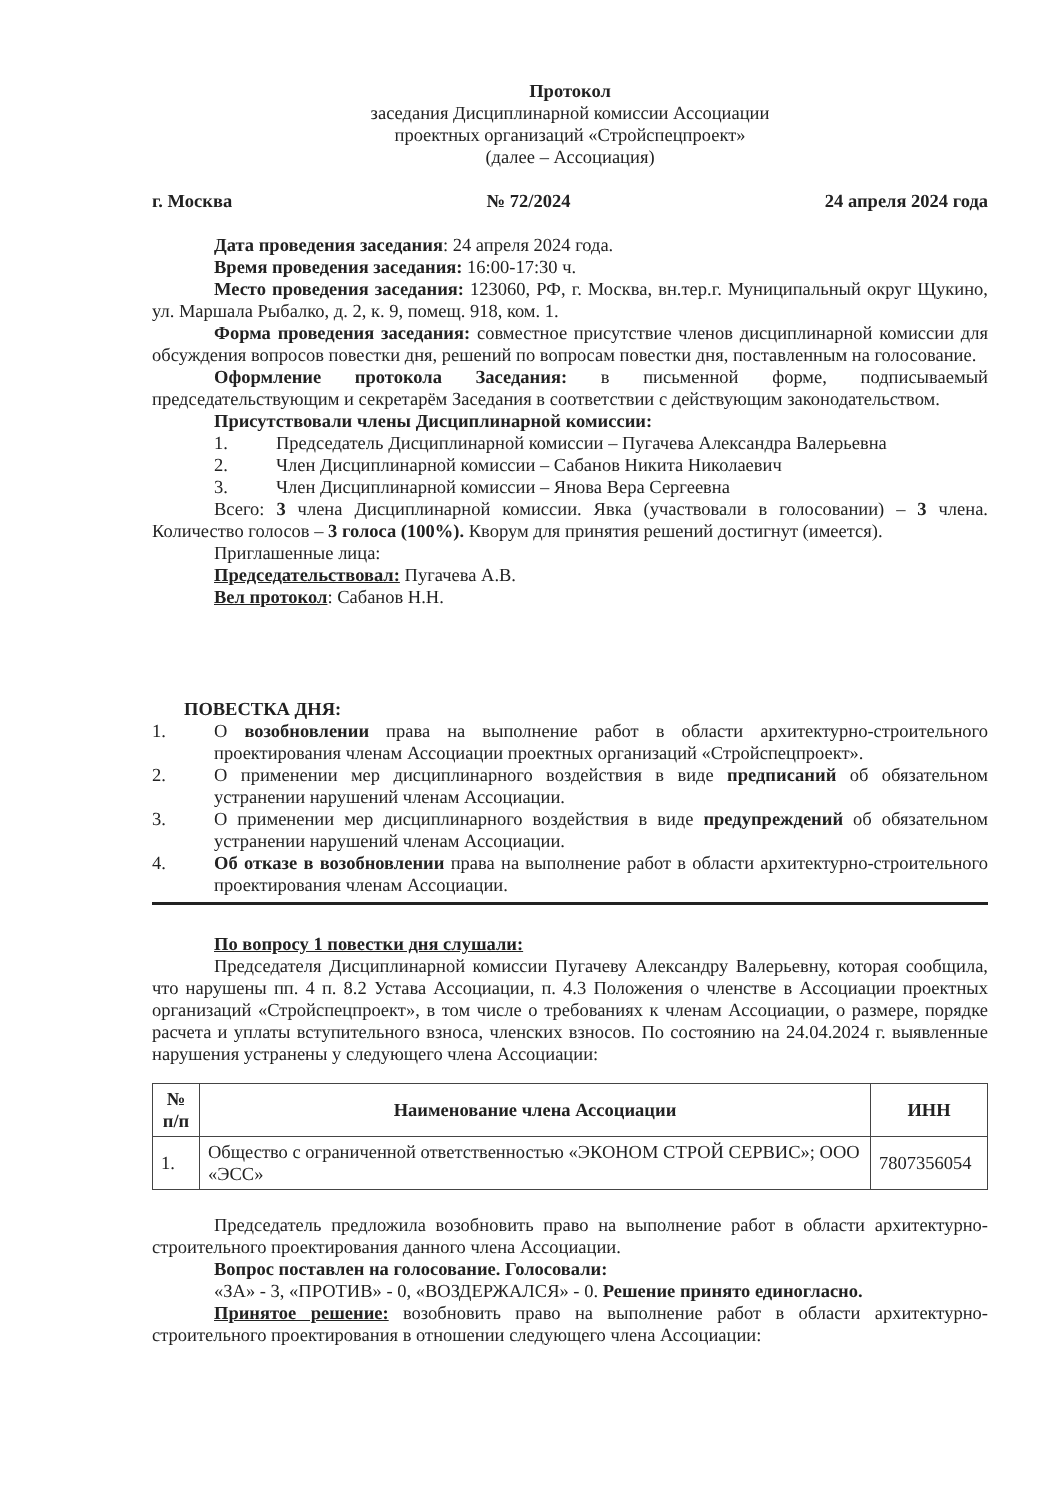Протокол
заседания Дисциплинарной комиссии Ассоциации
проектных организаций «Стройспецпроект»
(далее – Ассоциация)
г. Москва № 72/2024 24 апреля 2024 года
Дата проведения заседания: 24 апреля 2024 года.
Время проведения заседания: 16:00-17:30 ч.
Место проведения заседания: 123060, РФ, г. Москва, вн.тер.г. Муниципальный округ Щукино, ул. Маршала Рыбалко, д. 2, к. 9, помещ. 918, ком. 1.
Форма проведения заседания: совместное присутствие членов дисциплинарной комиссии для обсуждения вопросов повестки дня, решений по вопросам повестки дня, поставленным на голосование.
Оформление протокола Заседания: в письменной форме, подписываемый председательствующим и секретарём Заседания в соответствии с действующим законодательством.
Присутствовали члены Дисциплинарной комиссии:
1. Председатель Дисциплинарной комиссии – Пугачева Александра Валерьевна
2. Член Дисциплинарной комиссии – Сабанов Никита Николаевич
3. Член Дисциплинарной комиссии – Янова Вера Сергеевна
Всего: 3 члена Дисциплинарной комиссии. Явка (участвовали в голосовании) – 3 члена. Количество голосов – 3 голоса (100%). Кворум для принятия решений достигнут (имеется).
Приглашенные лица:
Председательствовал: Пугачева А.В.
Вел протокол: Сабанов Н.Н.
ПОВЕСТКА ДНЯ:
1. О возобновлении права на выполнение работ в области архитектурно-строительного проектирования членам Ассоциации проектных организаций «Стройспецпроект».
2. О применении мер дисциплинарного воздействия в виде предписаний об обязательном устранении нарушений членам Ассоциации.
3. О применении мер дисциплинарного воздействия в виде предупреждений об обязательном устранении нарушений членам Ассоциации.
4. Об отказе в возобновлении права на выполнение работ в области архитектурно-строительного проектирования членам Ассоциации.
По вопросу 1 повестки дня слушали:
Председателя Дисциплинарной комиссии Пугачеву Александру Валерьевну, которая сообщила, что нарушены пп. 4 п. 8.2 Устава Ассоциации, п. 4.3 Положения о членстве в Ассоциации проектных организаций «Стройспецпроект», в том числе о требованиях к членам Ассоциации, о размере, порядке расчета и уплаты вступительного взноса, членских взносов. По состоянию на 24.04.2024 г. выявленные нарушения устранены у следующего члена Ассоциации:
| № п/п | Наименование члена Ассоциации | ИНН |
| --- | --- | --- |
| 1. | Общество с ограниченной ответственностью «ЭКОНОМ СТРОЙ СЕРВИС»; ООО «ЭСС» | 7807356054 |
Председатель предложила возобновить право на выполнение работ в области архитектурно-строительного проектирования данного члена Ассоциации.
Вопрос поставлен на голосование. Голосовали:
«ЗА» - 3, «ПРОТИВ» - 0, «ВОЗДЕРЖАЛСЯ» - 0. Решение принято единогласно.
Принятое решение: возобновить право на выполнение работ в области архитектурно-строительного проектирования в отношении следующего члена Ассоциации: